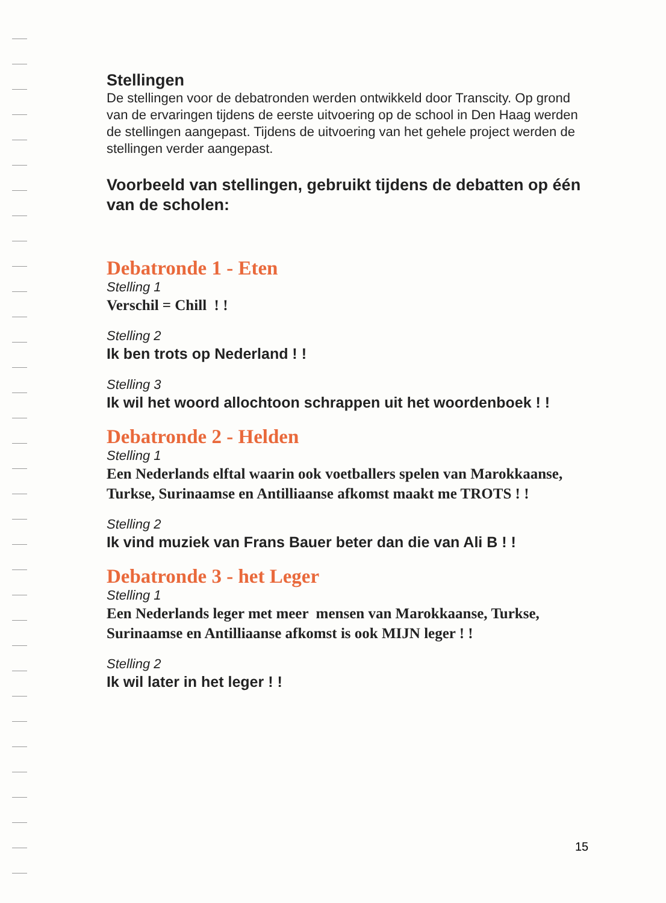Stellingen
De stellingen voor de debatronden werden ontwikkeld door Transcity. Op grond van de ervaringen tijdens de eerste uitvoering op de school in Den Haag werden de stellingen aangepast. Tijdens de uitvoering van het gehele project werden de stellingen verder aangepast.
Voorbeeld van stellingen, gebruikt tijdens de debatten op één van de scholen:
Debatronde 1 - Eten
Stelling 1
Verschil = Chill ! !
Stelling 2
Ik ben trots op Nederland ! !
Stelling 3
Ik wil het woord allochtoon schrappen uit het woordenboek ! !
Debatronde 2 - Helden
Stelling 1
Een Nederlands elftal waarin ook voetballers spelen van Marokkaanse, Turkse, Surinaamse en Antilliaanse afkomst maakt me TROTS ! !
Stelling 2
Ik vind muziek van Frans Bauer beter dan die van Ali B ! !
Debatronde 3 - het Leger
Stelling 1
Een Nederlands leger met meer mensen van Marokkaanse, Turkse, Surinaamse en Antilliaanse afkomst is ook MIJN leger ! !
Stelling 2
Ik wil later in het leger ! !
15